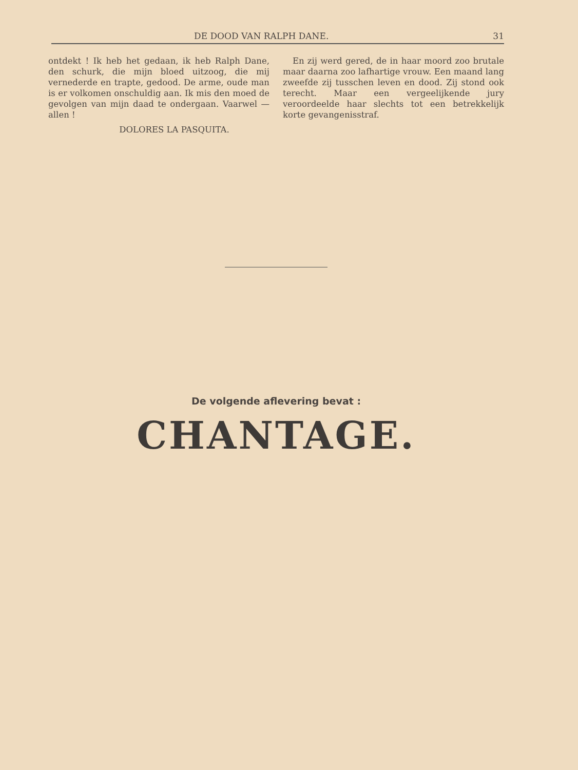DE DOOD VAN RALPH DANE. 31
ontdekt ! Ik heb het gedaan, ik heb Ralph Dane, den schurk, die mijn bloed uitzoog, die mij vernederde en trapte, gedood. De arme, oude man is er volkomen onschuldig aan. Ik mis den moed de gevolgen van mijn daad te ondergaan. Vaarwel — allen !
DOLORES LA PASQUITA.
En zij werd gered, de in haar moord zoo brutale maar daarna zoo lafhartige vrouw. Een maand lang zweefde zij tusschen leven en dood. Zij stond ook terecht. Maar een vergeelijkende jury veroordeelde haar slechts tot een betrekkelijk korte gevangenisstraf.
De volgende aflevering bevat :
CHANTAGE.